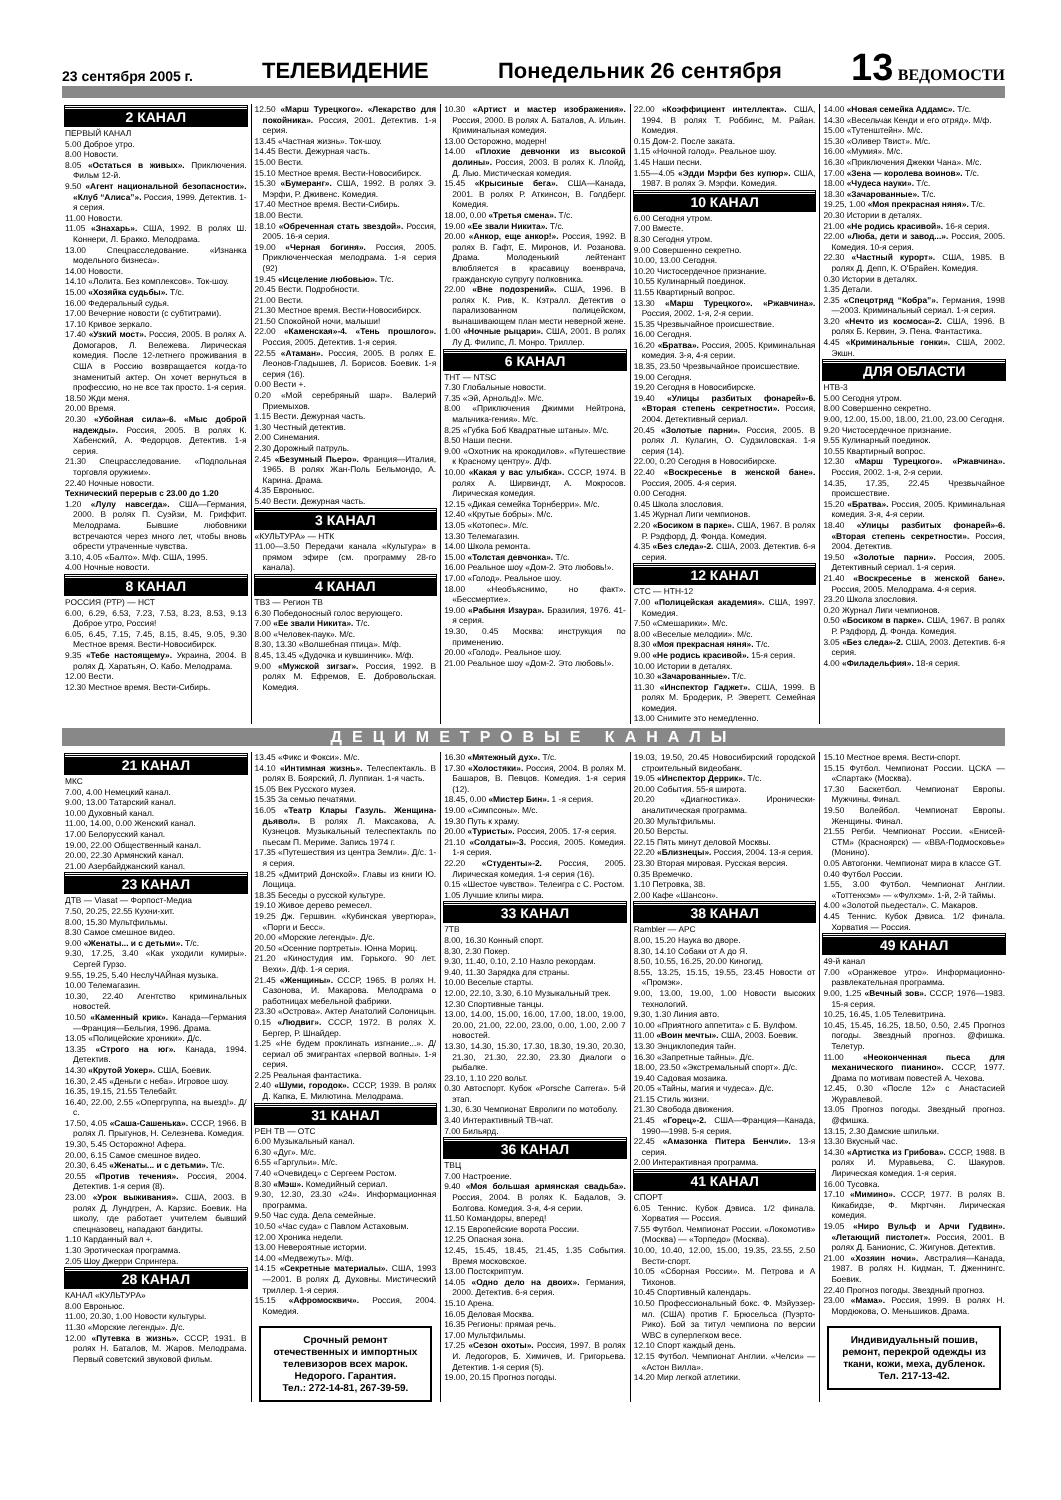23 сентября 2005 г. ТЕЛЕВИДЕНИЕ Понедельник 26 сентября 13 ВЕДОМОСТИ
2 КАНАЛ
ПЕРВЫЙ КАНАЛ
5.00 Доброе утро.
8.00 Новости.
8.05 «Остаться в живых». Приключения. Фильм 12-й.
9.50 «Агент национальной безопасности». «Клуб “Алиса”». Россия, 1999. Детектив. 1-я серия.
11.00 Новости.
11.05 «Знахарь». США, 1992. В ролях Ш. Коннери, Л. Бракко. Мелодрама.
13.00 Спецрасследование. «Изнанка модельного бизнеса».
14.00 Новости.
14.10 «Лолита. Без комплексов». Ток-шоу.
15.00 «Хозяйка судьбы». Т/с.
16.00 Федеральный судья.
17.00 Вечерние новости (с субтитрами).
17.10 Кривое зеркало.
17.40 «Узкий мост». Россия, 2005. В ролях А. Домогаров, Л. Вележева. Лирическая комедия. После 12-летнего проживания в США в Россию возвращается когда-то знаменитый актер. Он хочет вернуться в профессию, но не все так просто. 1-я серия.
18.50 Жди меня.
20.00 Время.
20.30 «Убойная сила»-6. «Мыс доброй надежды». Россия, 2005. В ролях К. Хабенский, А. Федорцов. Детектив. 1-я серия.
21.30 Спецрасследование. «Подпольная торговля оружием».
22.40 Ночные новости.
Технический перерыв с 23.00 до 1.20
1.20 «Лулу навсегда». США—Германия, 2000. В ролях П. Суэйзи, М. Гриффит. Мелодрама. Бывшие любовники встречаются через много лет, чтобы вновь обрести утраченные чувства.
3.10, 4.05 «Балто». М/ф. США, 1995.
4.00 Ночные новости.
8 КАНАЛ
РОССИЯ (РТР) — НСТ
6.00, 6.29, 6.53, 7.23, 7.53, 8.23, 8.53, 9.13 Доброе утро, Россия!
6.05, 6.45, 7.15, 7.45, 8.15, 8.45, 9.05, 9.30 Местное время. Вести-Новосибирск.
9.35 «Тебе настоящему». Украина, 2004. В ролях Д. Харатьян, О. Кабо. Мелодрама.
12.00 Вести.
12.30 Местное время. Вести-Сибирь.
12.50 «Марш Турецкого». «Лекарство для покойника». Россия, 2001. Детектив. 1-я серия.
13.45 «Частная жизнь». Ток-шоу.
14.45 Вести. Дежурная часть.
15.00 Вести.
15.10 Местное время. Вести-Новосибирск.
15.30 «Бумеранг». США, 1992. В ролях Э. Мэрфи, Р. Дживенс. Комедия.
17.40 Местное время. Вести-Сибирь.
18.00 Вести.
18.10 «Обреченная стать звездой». Россия, 2005. 16-я серия.
19.00 «Черная богиня». Россия, 2005. Приключенческая мелодрама. 1-я серия (92)
19.45 «Исцеление любовью». Т/с.
20.45 Вести. Подробности.
21.00 Вести.
21.30 Местное время. Вести-Новосибирск.
21.50 Спокойной ночи, малыши!
22.00 «Каменская»-4. «Тень прошлого». Россия, 2005. Детектив. 1-я серия.
22.55 «Атаман». Россия, 2005. В ролях Е. Леонов-Гладышев, Л. Борисов. Боевик. 1-я серия (16).
0.00 Вести +.
0.20 «Мой серебряный шар». Валерий Приемыхов.
1.15 Вести. Дежурная часть.
1.30 Честный детектив.
2.00 Синемания.
2.30 Дорожный патруль.
2.45 «Безумный Пьеро». Франция—Италия, 1965. В ролях Жан-Поль Бельмондо, А. Карина. Драма.
4.35 Евроньюс.
5.40 Вести. Дежурная часть.
3 КАНАЛ
«КУЛЬТУРА» — НТК
11.00—3.50 Передачи канала «Культура» в прямом эфире (см. программу 28-го канала).
4 КАНАЛ
ТВ3 — Регион ТВ
6.30 Победоносный голос верующего.
7.00 «Ее звали Никита». Т/с.
8.00 «Человек-паук». М/с.
8.30, 13.30 «Волшебная птица». М/ф.
8.45, 13.45 «Дудочка и кувшинчик». М/ф.
9.00 «Мужской зигзаг». Россия, 1992. В ролях М. Ефремов, Е. Добровольская. Комедия.
10.30 «Артист и мастер изображения». Россия, 2000. В ролях А. Баталов, А. Ильин. Криминальная комедия.
13.00 Осторожно, модерн!
14.00 «Плохие девчонки из высокой долины». Россия, 2003. В ролях К. Ллойд, Д. Лью. Мистическая комедия.
15.45 «Крысиные бега». США—Канада, 2001. В ролях Р. Аткинсон, В. Голдберг. Комедия.
18.00, 0.00 «Третья смена». Т/с.
19.00 «Ее звали Никита». Т/с.
20.00 «Анкор, еще анкор!». Россия, 1992. В ролях В. Гафт, Е. Миронов, И. Розанова. Драма. Молоденький лейтенант влюбляется в красавицу военврача, гражданскую супругу полковника.
22.00 «Вне подозрений». США, 1996. В ролях К. Рив, К. Кэтралл. Детектив о парализованном полицейском, вынашивающем план мести неверной жене.
1.00 «Ночные рыцари». США, 2001. В ролях Лу Д. Филипс, Л. Монро. Триллер.
6 КАНАЛ
ТНТ — NTSC
7.30 Глобальные новости.
7.35 «Эй, Арнольд!». М/с.
8.00 «Приключения Джимми Нейтрона, мальчика-гения». М/с.
8.25 «Губка Боб Квадратные штаны». М/с.
8.50 Наши песни.
9.00 «Охотник на крокодилов». «Путешествие к Красному центру». Д/ф.
10.00 «Какая у вас улыбка». СССР, 1974. В ролях А. Ширвиндт, А. Мокросов. Лирическая комедия.
12.15 «Дикая семейка Торнберри». М/с.
12.40 «Крутые бобры». М/с.
13.05 «Котопес». М/с.
13.30 Телемагазин.
14.00 Школа ремонта.
15.00 «Толстая девчонка». Т/с.
16.00 Реальное шоу «Дом-2. Это любовь!».
17.00 «Голод». Реальное шоу.
18.00 «Необъяснимо, но факт». «Бессмертие».
19.00 «Рабыня Изаура». Бразилия, 1976. 41-я серия.
19.30, 0.45 Москва: инструкция по применению.
20.00 «Голод». Реальное шоу.
21.00 Реальное шоу «Дом-2. Это любовь!».
22.00 «Коэффициент интеллекта». США, 1994. В ролях Т. Роббинс, М. Райан. Комедия.
0.15 Дом-2. После заката.
1.15 «Ночной голод». Реальное шоу.
1.45 Наши песни.
1.55—4.05 «Эдди Мэрфи без купюр». США, 1987. В ролях Э. Мэрфи. Комедия.
10 КАНАЛ
6.00 Сегодня утром.
7.00 Вместе.
8.30 Сегодня утром.
9.00 Совершенно секретно.
10.00, 13.00 Сегодня.
10.20 Чистосердечное признание.
10.55 Кулинарный поединок.
11.55 Квартирный вопрос.
13.30 «Марш Турецкого». «Ржавчина». Россия, 2002. 1-я, 2-я серии.
15.35 Чрезвычайное происшествие.
16.00 Сегодня.
16.20 «Братва». Россия, 2005. Криминальная комедия. 3-я, 4-я серии.
18.35, 23.50 Чрезвычайное происшествие.
19.00 Сегодня.
19.20 Сегодня в Новосибирске.
19.40 «Улицы разбитых фонарей»-6. «Вторая степень секретности». Россия, 2004. Детективный сериал.
20.45 «Золотые парни». Россия, 2005. В ролях Л. Кулагин, О. Судзиловская. 1-я серия (14).
22.00, 0.20 Сегодня в Новосибирске.
22.40 «Воскресенье в женской бане». Россия, 2005. 4-я серия.
0.00 Сегодня.
0.45 Школа злословия.
1.45 Журнал Лиги чемпионов.
2.20 «Босиком в парке». США, 1967. В ролях Р. Рэдфорд, Д. Фонда. Комедия.
4.35 «Без следа»-2. США, 2003. Детектив. 6-я серия.
12 КАНАЛ
СТС — НТН-12
7.00 «Полицейская академия». США, 1997. Комедия.
7.50 «Смешарики». М/с.
8.00 «Веселые мелодии». М/с.
8.30 «Моя прекрасная няня». Т/с.
9.00 «Не родись красивой». 15-я серия.
10.00 Истории в деталях.
10.30 «Зачарованные». Т/с.
11.30 «Инспектор Гаджет». США, 1999. В ролях М. Бродерик, Р. Эверетт. Семейная комедия.
13.00 Снимите это немедленно.
14.00 «Новая семейка Аддамс». Т/с.
14.30 «Весельчак Кенди и его отряд». М/ф.
15.00 «Тутенштейн». М/с.
15.30 «Оливер Твист». М/с.
16.00 «Мумия». М/с.
16.30 «Приключения Джекки Чана». М/с.
17.00 «Зена — королева воинов». Т/с.
18.00 «Чудеса науки». Т/с.
18.30 «Зачарованные». Т/с.
19.25, 1.00 «Моя прекрасная няня». Т/с.
20.30 Истории в деталях.
21.00 «Не родись красивой». 16-я серия.
22.00 «Люба, дети и завод...». Россия, 2005. Комедия. 10-я серия.
22.30 «Частный курорт». США, 1985. В ролях Д. Депп, К. О'Брайен. Комедия.
0.30 Истории в деталях.
1.35 Детали.
2.35 «Спецотряд “Кобра”». Германия, 1998—2003. Криминальный сериал. 1-я серия.
3.20 «Нечто из космоса»-2. США, 1996. В ролях Б. Кервин, Э. Пена. Фантастика.
4.45 «Криминальные гонки». США, 2002. Экшн.
ДЛЯ ОБЛАСТИ
НТВ-3
5.00 Сегодня утром.
8.00 Совершенно секретно.
9.00, 12.00, 15.00, 18.00, 21.00, 23.00 Сегодня.
9.20 Чистосердечное признание.
9.55 Кулинарный поединок.
10.55 Квартирный вопрос.
12.30 «Марш Турецкого». «Ржавчина». Россия, 2002. 1-я, 2-я серии.
14.35, 17.35, 22.45 Чрезвычайное происшествие.
15.20 «Братва». Россия, 2005. Криминальная комедия. 3-я, 4-я серии.
18.40 «Улицы разбитых фонарей»-6. «Вторая степень секретности». Россия, 2004. Детектив.
19.50 «Золотые парни». Россия, 2005. Детективный сериал. 1-я серия.
21.40 «Воскресенье в женской бане». Россия, 2005. Мелодрама. 4-я серия.
23.20 Школа злословия.
0.20 Журнал Лиги чемпионов.
0.50 «Босиком в парке». США, 1967. В ролях Р. Рэдфорд, Д. Фонда. Комедия.
3.05 «Без следа»-2. США, 2003. Детектив. 6-я серия.
4.00 «Филадельфия». 18-я серия.
ДЕЦИМЕТРОВЫЕ КАНАЛЫ
21 КАНАЛ
МКС
7.00, 4.00 Немецкий канал.
9.00, 13.00 Татарский канал.
10.00 Духовный канал.
11.00, 14.00, 0.00 Женский канал.
17.00 Белорусский канал.
19.00, 22.00 Общественный канал.
20.00, 22.30 Армянский канал.
21.00 Азербайджанский канал.
23 КАНАЛ
ДТВ — Viasat — Форпост-Медиа
7.50, 20.25, 22.55 Кухни-хит.
8.00, 15.30 Мультфильмы.
8.30 Самое смешное видео.
9.00 «Женаты... и с детьми». Т/с.
9.30, 17.25, 3.40 «Как уходили кумиры». Сергей Гурзо.
9.55, 19.25, 5.40 НеслуЧАЙная музыка.
10.00 Телемагазин.
10.30, 22.40 Агентство криминальных новостей.
10.50 «Каменный крик». Канада—Германия—Франция—Бельгия, 1996. Драма.
13.05 «Полицейские хроники». Д/с.
13.35 «Строго на юг». Канада, 1994. Детектив.
14.30 «Крутой Уокер». США, Боевик.
16.30, 2.45 «Деньги с неба». Игровое шоу.
16.35, 19.15, 21.55 Телебайт.
16.40, 22.00, 2.55 «Опергруппа, на выезд!». Д/с.
17.50, 4.05 «Саша-Сашенька». СССР, 1966. В ролях Л. Прыгунов, Н. Селезнева. Комедия.
19.30, 5.45 Осторожно! Афера.
20.00, 6.15 Самое смешное видео.
20.30, 6.45 «Женаты... и с детьми». Т/с.
20.55 «Против течения». Россия, 2004. Детектив. 1-я серия (8).
23.00 «Урок выживания». США, 2003. В ролях Д. Лундгрен, А. Карзис. Боевик. На школу, где работает учителем бывший спецназовец, нападают бандиты.
1.10 Карданный вал +.
1.30 Эротическая программа.
2.05 Шоу Джерри Спрингера.
28 КАНАЛ
КАНАЛ «КУЛЬТУРА»
8.00 Евроньюс.
11.00, 20.30, 1.00 Новости культуры.
11.30 «Морские легенды». Д/с.
12.00 «Путевка в жизнь». СССР, 1931. В ролях Н. Баталов, М. Жаров. Мелодрама. Первый советский звуковой фильм.
13.45 «Фикс и Фокси». М/с.
14.10 «Интимная жизнь». Телеспектакль. В ролях В. Боярский, Л. Луппиан. 1-я часть.
15.05 Век Русского музея.
15.35 За семью печатями.
16.05 «Театр Клары Газуль. Женщина-дьявол». В ролях Л. Максакова, А. Кузнецов. Музыкальный телеспектакль по пьесам П. Мериме. Запись 1974 г.
17.35 «Путешествия из центра Земли». Д/с. 1-я серия.
18.25 «Дмитрий Донской». Главы из книги Ю. Лощица.
18.35 Беседы о русской культуре.
19.10 Живое дерево ремесел.
19.25 Дж. Гершвин. «Кубинская увертюра», «Порги и Бесс».
20.00 «Морские легенды». Д/с.
20.50 «Осенние портреты». Юнна Мориц.
21.20 «Киностудия им. Горького. 90 лет. Вехи». Д/ф. 1-я серия.
21.45 «Женщины». СССР, 1965. В ролях Н. Сазонова, И. Макарова. Мелодрама о работницах мебельной фабрики.
23.30 «Острова». Актер Анатолий Солоницын.
0.15 «Людвиг». СССР, 1972. В ролях Х. Бергер, Р. Шнайдер.
1.25 «Не будем проклинать изгнание...». Д/сериал об эмигрантах «первой волны». 1-я серия.
2.25 Реальная фантастика.
2.40 «Шуми, городок». СССР, 1939. В ролях Д. Капка, Е. Милютина. Мелодрама.
31 КАНАЛ
РЕН ТВ — ОТС
6.00 Музыкальный канал.
6.30 «Дуг». М/с.
6.55 «Гаргульи». М/с.
7.40 «Очевидец» с Сергеем Ростом.
8.30 «Мэш». Комедийный сериал.
9.30, 12.30, 23.30 «24». Информационная программа.
9.50 Час суда. Дела семейные.
10.50 «Час суда» с Павлом Астаховым.
12.00 Хроника недели.
13.00 Невероятные истории.
14.00 «Медвежуть». М/ф.
14.15 «Секретные материалы». США, 1993—2001. В ролях Д. Духовны. Мистический триллер. 1-я серия.
15.15 «Афромосквич». Россия, 2004. Комедия.
Срочный ремонт отечественных и импортных телевизоров всех марок. Недорого. Гарантия.
Тел.: 272-14-81, 267-39-59.
16.30 «Мятежный дух». Т/с.
17.30 «Холостяки». Россия, 2004. В ролях М. Башаров, В. Певцов. Комедия. 1-я серия (12).
18.45, 0.00 «Мистер Бин». 1 -я серия.
19.00 «Симпсоны». М/с.
19.30 Путь к храму.
20.00 «Туристы». Россия, 2005. 17-я серия.
21.10 «Солдаты»-3. Россия, 2005. Комедия. 1-я серия.
22.20 «Студенты»-2. Россия, 2005. Лирическая комедия. 1-я серия (16).
0.15 «Шестое чувство». Телеигра с С. Ростом.
1.05 Лучшие клипы мира.
33 КАНАЛ
7ТВ
8.00, 16.30 Конный спорт.
8.30, 2.30 Покер.
9.30, 11.40, 0.10, 2.10 Назло рекордам.
9.40, 11.30 Зарядка для страны.
10.00 Веселые старты.
12.00, 22.10, 3.30, 6.10 Музыкальный трек.
12.30 Спортивные танцы.
13.00, 14.00, 15.00, 16.00, 17.00, 18.00, 19.00, 20.00, 21.00, 22.00, 23.00, 0.00, 1.00, 2.00 7 новостей.
13.30, 14.30, 15.30, 17.30, 18.30, 19.30, 20.30, 21.30, 21.30, 22.30, 23.30 Диалоги о рыбалке.
23.10, 1.10 220 вольт.
0.30 Автоспорт. Кубок «Porsche Carrera». 5-й этап.
1.30, 6.30 Чемпионат Евролиги по мотоболу.
3.40 Интерактивный ТВ-чат.
7.00 Бильярд.
36 КАНАЛ
ТВЦ
7.00 Настроение.
9.40 «Моя большая армянская свадьба». Россия, 2004. В ролях К. Бадалов, Э. Болгова. Комедия. 3-я, 4-я серии.
11.50 Командоры, вперед!
12.15 Европейские ворота России.
12.25 Опасная зона.
12.45, 15.45, 18.45, 21.45, 1.35 События. Время московское.
13.00 Постскриптум.
14.05 «Одно дело на двоих». Германия, 2000. Детектив. 6-я серия.
15.10 Арена.
16.05 Деловая Москва.
16.35 Регионы: прямая речь.
17.00 Мультфильмы.
17.25 «Сезон охоты». Россия, 1997. В ролях И. Ледогоров, Б. Химичев, И. Григорьева. Детектив. 1-я серия (5).
19.00, 20.15 Прогноз погоды.
19.03, 19.50, 20.45 Новосибирский городской строительный видеобанк.
19.05 «Инспектор Деррик». Т/с.
20.00 События. 55-я широта.
20.20 «Диагностика». Иронически-аналитическая программа.
20.30 Мультфильмы.
20.50 Версты.
22.15 Пять минут деловой Москвы.
22.20 «Близнецы». Россия, 2004. 13-я серия.
23.30 Вторая мировая. Русская версия.
0.35 Времечко.
1.10 Петровка, 38.
2.00 Кафе «Шансон».
38 КАНАЛ
Rambler — АРС
8.00, 15.20 Наука во дворе.
8.30, 14.10 Собаки от А до Я.
8.50, 10.55, 16.25, 20.00 Киногид.
8.55, 13.25, 15.15, 19.55, 23.45 Новости от «Промэк».
9.00, 13.00, 19.00, 1.00 Новости высоких технологий.
9.30, 1.30 Линия авто.
10.00 «Приятного аппетита» с Б. Вулфом.
11.00 «Воин мечты». США, 2003. Боевик.
13.30 Энциклопедия тайн.
16.30 «Запретные тайны». Д/с.
18.00, 23.50 «Экстремальный спорт». Д/с.
19.40 Садовая мозаика.
20.05 «Тайны, магия и чудеса». Д/с.
21.15 Стиль жизни.
21.30 Свобода движения.
21.45 «Горец»-2. США—Франция—Канада, 1990—1998. 5-я серия.
22.45 «Амазонка Питера Бенчли». 13-я серия.
2.00 Интерактивная программа.
41 КАНАЛ
СПОРТ
6.05 Теннис. Кубок Дэвиса. 1/2 финала. Хорватия — Россия.
7.55 Футбол. Чемпионат России. «Локомотив» (Москва) — «Торпедо» (Москва).
10.00, 10.40, 12.00, 15.00, 19.35, 23.55, 2.50 Вести-спорт.
10.05 «Сборная России». М. Петрова и А Тихонов.
10.45 Спортивный календарь.
10.50 Профессиональный бокс. Ф. Мэйуэзер-мл. (США) против Г. Брюсельса (Пуэрто-Рико). Бой за титул чемпиона по версии WBC в суперлегком весе.
12.10 Спорт каждый день.
12.15 Футбол. Чемпионат Англии. «Челси» — «Астон Вилла».
14.20 Мир легкой атлетики.
15.10 Местное время. Вести-спорт.
15.15 Футбол. Чемпионат России. ЦСКА — «Спартак» (Москва).
17.30 Баскетбол. Чемпионат Европы. Мужчины. Финал.
19.50 Волейбол. Чемпионат Европы. Женщины. Финал.
21.55 Регби. Чемпионат России. «Енисей-СТМ» (Красноярск) — «ВВА-Подмосковье» (Монино).
0.05 Автогонки. Чемпионат мира в классе GT.
0.40 Футбол России.
1.55, 3.00 Футбол. Чемпионат Англии. «Тоттенхэм» — «Фулхэм». 1-й, 2-й таймы.
4.00 «Золотой пьедестал». С. Макаров.
4.45 Теннис. Кубок Дэвиса. 1/2 финала. Хорватия — Россия.
49 КАНАЛ
49-й канал
7.00 «Оранжевое утро». Информационно-развлекательная программа.
9.00, 1.25 «Вечный зов». СССР, 1976—1983. 15-я серия.
10.25, 16.45, 1.05 Телевитрина.
10.45, 15.45, 16.25, 18.50, 0.50, 2.45 Прогноз погоды. Звездный прогноз. @фишка. Телетур.
11.00 «Неоконченная пьеса для механического пианино». СССР, 1977. Драма по мотивам повестей А. Чехова.
12.45, 0.30 «После 12» с Анастасией Журавлевой.
13.05 Прогноз погоды. Звездный прогноз. @фишка.
13.15, 2.30 Дамские шпильки.
13.30 Вкусный час.
14.30 «Артистка из Грибова». СССР, 1988. В ролях И. Муравьева, С. Шакуров. Лирическая комедия. 1-я серия.
16.00 Тусовка.
17.10 «Мимино». СССР, 1977. В ролях В. Кикабидзе, Ф. Мкртчян. Лирическая комедия.
19.05 «Ниро Вульф и Арчи Гудвин». «Летающий пистолет». Россия, 2001. В ролях Д. Банионис, С. Жигунов. Детектив.
21.00 «Хозяин ночи». Австралия—Канада, 1987. В ролях Н. Кидман, Т. Дженнингс. Боевик.
22.40 Прогноз погоды. Звездный прогноз.
23.00 «Мама». Россия, 1999. В ролях Н. Мордюкова, О. Меньшиков. Драма.
Индивидуальный пошив, ремонт, перекрой одежды из ткани, кожи, меха, дубленок.
Тел. 217-13-42.